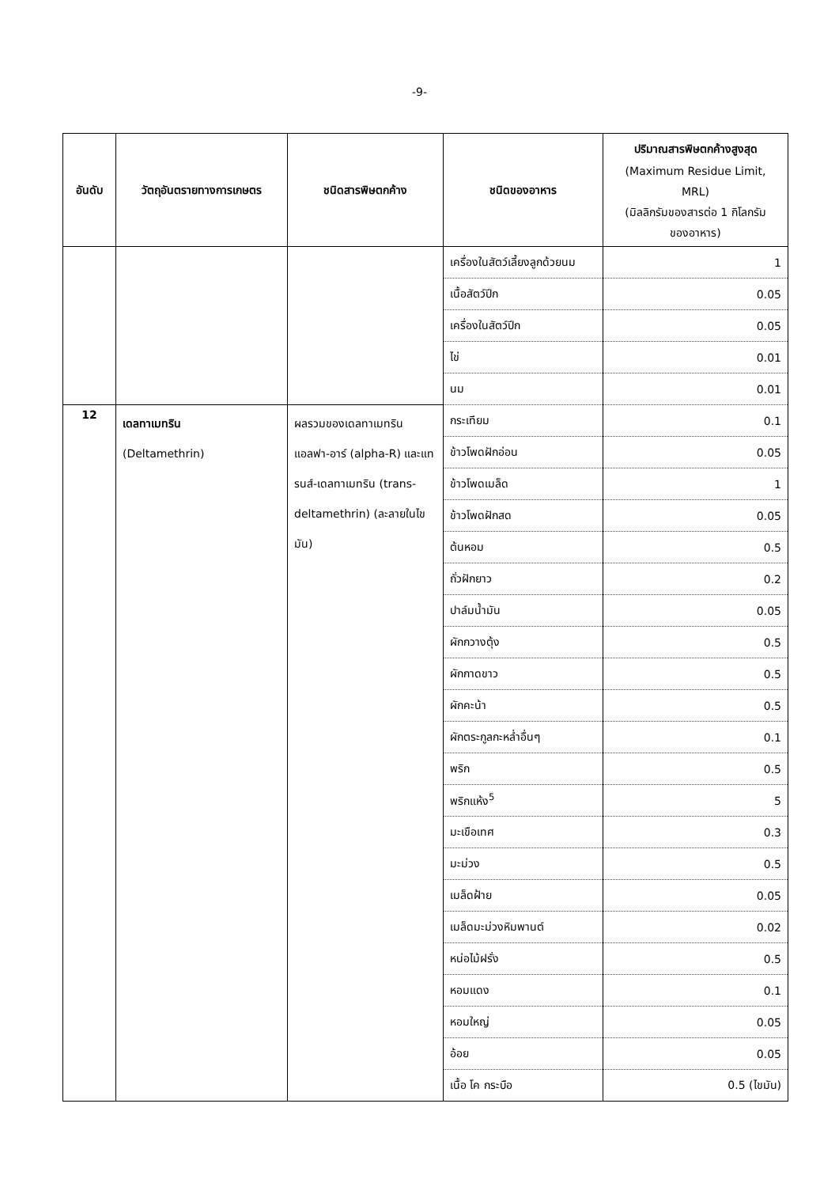-9-
| อันดับ | วัตถุอันตรายทางการเกษตร | ชนิดสารพิษตกค้าง | ชนิดของอาหาร | ปริมาณสารพิษตกค้างสูงสุด (Maximum Residue Limit, MRL) (มิลลิกรัมของสารต่อ 1 กิโลกรัม ของอาหาร) |
| --- | --- | --- | --- | --- |
| | | | เครื่องในสัตว์เลี้ยงลูกด้วยนม | 1 |
| | | | เนื้อสัตว์ปีก | 0.05 |
| | | | เครื่องในสัตว์ปีก | 0.05 |
| | | | ไข่ | 0.01 |
| | | | นม | 0.01 |
| 12 | เดลทาเมทริน (Deltamethrin) | ผลรวมของเดลทาเมทริน แอลฟา-อาร์ (alpha-R) และแทรนส์-เดลทาเมทริน (trans-deltamethrin) (ละลายในไขมัน) | กระเทียม | 0.1 |
| | | | ข้าวโพดฝักอ่อน | 0.05 |
| | | | ข้าวโพดเมล็ด | 1 |
| | | | ข้าวโพดฝักสด | 0.05 |
| | | | ต้นหอม | 0.5 |
| | | | ถั่วฝักยาว | 0.2 |
| | | | ปาล์มน้ำมัน | 0.05 |
| | | | ผักกวางตุ้ง | 0.5 |
| | | | ผักกาดขาว | 0.5 |
| | | | ผักคะน้า | 0.5 |
| | | | ผักตระกูลกะหล่ำอื่นๆ | 0.1 |
| | | | พริก | 0.5 |
| | | | พริกแห้ง<sup>5</sup> | 5 |
| | | | มะเขือเทศ | 0.3 |
| | | | มะม่วง | 0.5 |
| | | | เมล็ดฝ้าย | 0.05 |
| | | | เมล็ดมะม่วงหิมพานต์ | 0.02 |
| | | | หน่อไม้ฝรั่ง | 0.5 |
| | | | หอมแดง | 0.1 |
| | | | หอมใหญ่ | 0.05 |
| | | | อ้อย | 0.05 |
| | | | เนื้อ โค กระบือ | 0.5 (ไขมัน) |